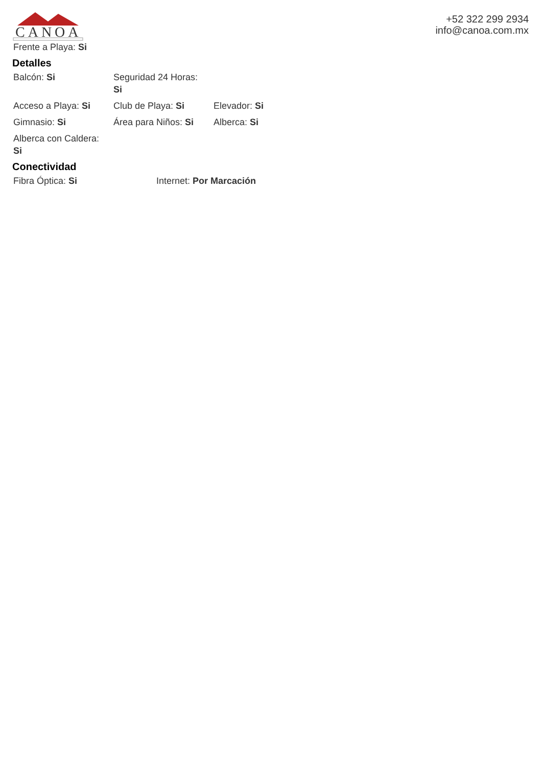CANOA
+52 322 299 2934
info@canoa.com.mx
Frente a Playa: Si
Detalles
Balcón: Si Seguridad 24 Horas:
Si
Acceso a Playa: Si Club de Playa: Si Elevador: Si
Gimnasio: Si Área para Niños: Si
Alberca: Si
Alberca con Caldera:
Si
Conectividad
Fibra Óptica: Si Internet: Por Marcación